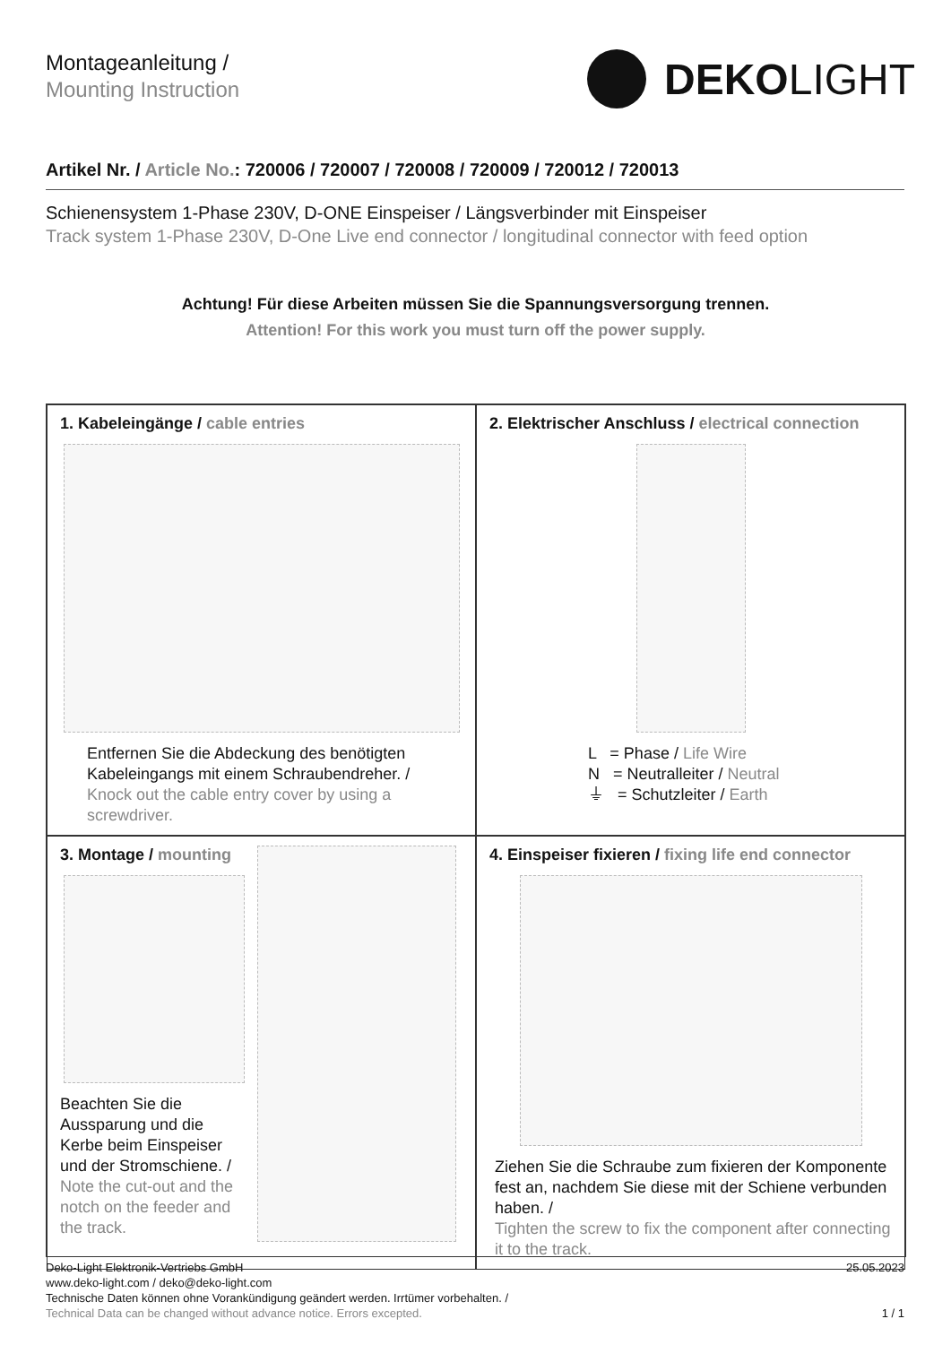Montageanleitung /
Mounting Instruction
DEKOLIGHT
Artikel Nr. / Article No.: 720006 / 720007 / 720008 / 720009 / 720012 / 720013
Schienensystem 1-Phase 230V, D-ONE Einspeiser / Längsverbinder mit Einspeiser
Track system 1-Phase 230V, D-One Live end connector / longitudinal connector with feed option
Achtung! Für diese Arbeiten müssen Sie die Spannungsversorgung trennen.
Attention! For this work you must turn off the power supply.
1. Kabeleingänge / cable entries
Entfernen Sie die Abdeckung des benötigten Kabeleingangs mit einem Schraubendreher. /
Knock out the cable entry cover by using a screwdriver.
2. Elektrischer Anschluss / electrical connection
L = Phase / Life Wire
N = Neutralleiter / Neutral
⏚ = Schutzleiter / Earth
3. Montage / mounting
Beachten Sie die Aussparung und die Kerbe beim Einspeiser und der Stromschiene. /
Note the cut-out and the notch on the feeder and the track.
4. Einspeiser fixieren / fixing life end connector
Ziehen Sie die Schraube zum fixieren der Komponente fest an, nachdem Sie diese mit der Schiene verbunden haben. /
Tighten the screw to fix the component after connecting it to the track.
Deko-Light Elektronik-Vertriebs GmbH
www.deko-light.com / deko@deko-light.com
Technische Daten können ohne Vorankündigung geändert werden. Irrtümer vorbehalten. /
Technical Data can be changed without advance notice. Errors excepted.
25.05.2023
1 / 1